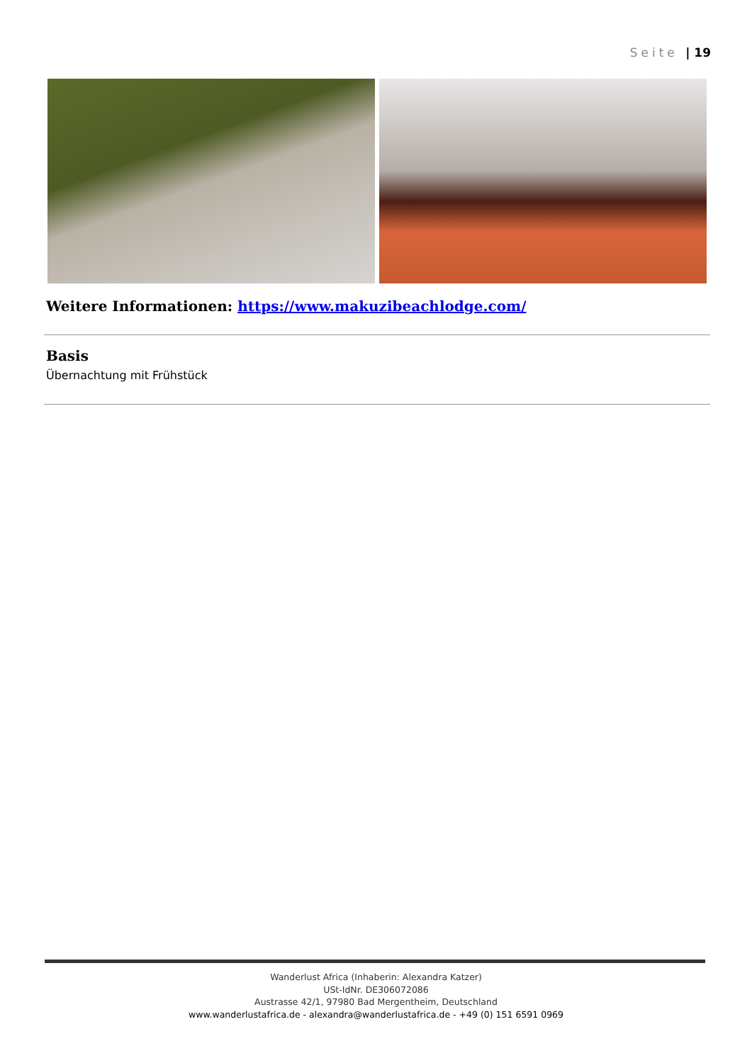Seite | 19
Weitere Informationen: https://www.makuzibeachlodge.com/
Basis
Übernachtung mit Frühstück
Wanderlust Africa (Inhaberin: Alexandra Katzer)
USt-IdNr. DE306072086
Austrasse 42/1, 97980 Bad Mergentheim, Deutschland
www.wanderlustafrica.de - alexandra@wanderlustafrica.de - +49 (0) 151 6591 0969